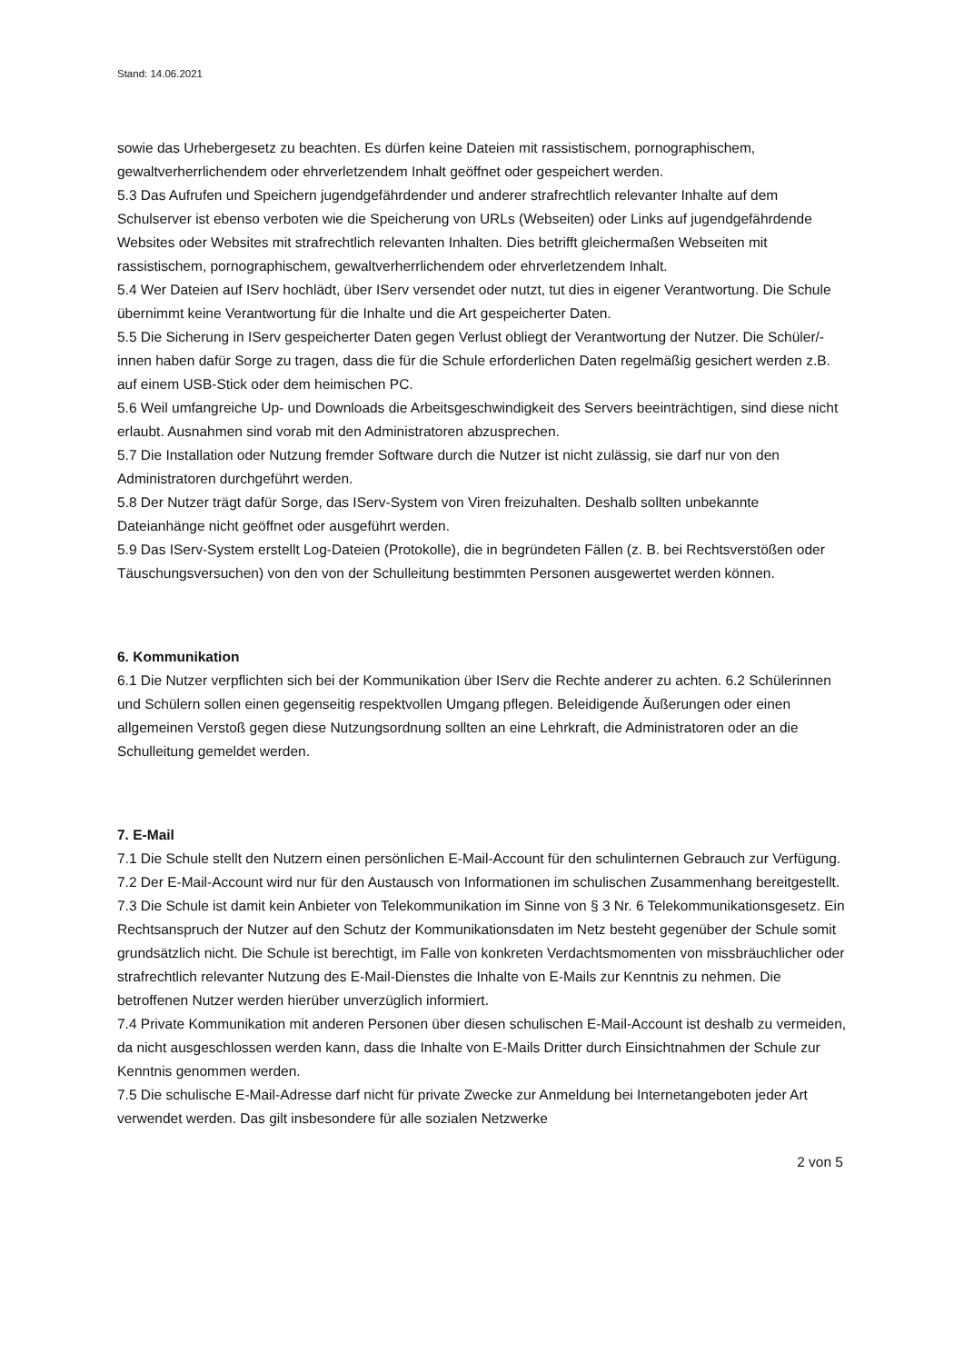Stand: 14.06.2021
sowie das Urhebergesetz zu beachten. Es dürfen keine Dateien mit rassistischem, pornographischem, gewaltverherrlichendem oder ehrverletzendem Inhalt geöffnet oder gespeichert werden.
5.3 Das Aufrufen und Speichern jugendgefährdender und anderer strafrechtlich relevanter Inhalte auf dem Schulserver ist ebenso verboten wie die Speicherung von URLs (Webseiten) oder Links auf jugendgefährdende Websites oder Websites mit strafrechtlich relevanten Inhalten. Dies betrifft gleichermaßen Webseiten mit rassistischem, pornographischem, gewaltverherrlichendem oder ehrverletzendem Inhalt.
5.4 Wer Dateien auf IServ hochlädt, über IServ versendet oder nutzt, tut dies in eigener Verantwortung. Die Schule übernimmt keine Verantwortung für die Inhalte und die Art gespeicherter Daten.
5.5 Die Sicherung in IServ gespeicherter Daten gegen Verlust obliegt der Verantwortung der Nutzer. Die Schüler/-innen haben dafür Sorge zu tragen, dass die für die Schule erforderlichen Daten regelmäßig gesichert werden z.B. auf einem USB-Stick oder dem heimischen PC.
5.6 Weil umfangreiche Up- und Downloads die Arbeitsgeschwindigkeit des Servers beeinträchtigen, sind diese nicht erlaubt. Ausnahmen sind vorab mit den Administratoren abzusprechen.
5.7 Die Installation oder Nutzung fremder Software durch die Nutzer ist nicht zulässig, sie darf nur von den Administratoren durchgeführt werden.
5.8 Der Nutzer trägt dafür Sorge, das IServ-System von Viren freizuhalten. Deshalb sollten unbekannte Dateianhänge nicht geöffnet oder ausgeführt werden.
5.9 Das IServ-System erstellt Log-Dateien (Protokolle), die in begründeten Fällen (z. B. bei Rechtsverstößen oder Täuschungsversuchen) von den von der Schulleitung bestimmten Personen ausgewertet werden können.
6. Kommunikation
6.1 Die Nutzer verpflichten sich bei der Kommunikation über IServ die Rechte anderer zu achten. 6.2 Schülerinnen und Schülern sollen einen gegenseitig respektvollen Umgang pflegen. Beleidigende Äußerungen oder einen allgemeinen Verstoß gegen diese Nutzungsordnung sollten an eine Lehrkraft, die Administratoren oder an die Schulleitung gemeldet werden.
7. E-Mail
7.1 Die Schule stellt den Nutzern einen persönlichen E-Mail-Account für den schulinternen Gebrauch zur Verfügung.
7.2 Der E-Mail-Account wird nur für den Austausch von Informationen im schulischen Zusammenhang bereitgestellt.
7.3 Die Schule ist damit kein Anbieter von Telekommunikation im Sinne von § 3 Nr. 6 Telekommunikationsgesetz. Ein Rechtsanspruch der Nutzer auf den Schutz der Kommunikationsdaten im Netz besteht gegenüber der Schule somit grundsätzlich nicht. Die Schule ist berechtigt, im Falle von konkreten Verdachtsmomenten von missbräuchlicher oder strafrechtlich relevanter Nutzung des E-Mail-Dienstes die Inhalte von E-Mails zur Kenntnis zu nehmen. Die betroffenen Nutzer werden hierüber unverzüglich informiert.
7.4 Private Kommunikation mit anderen Personen über diesen schulischen E-Mail-Account ist deshalb zu vermeiden, da nicht ausgeschlossen werden kann, dass die Inhalte von E-Mails Dritter durch Einsichtnahmen der Schule zur Kenntnis genommen werden.
7.5 Die schulische E-Mail-Adresse darf nicht für private Zwecke zur Anmeldung bei Internetangeboten jeder Art verwendet werden. Das gilt insbesondere für alle sozialen Netzwerke
2 von 5